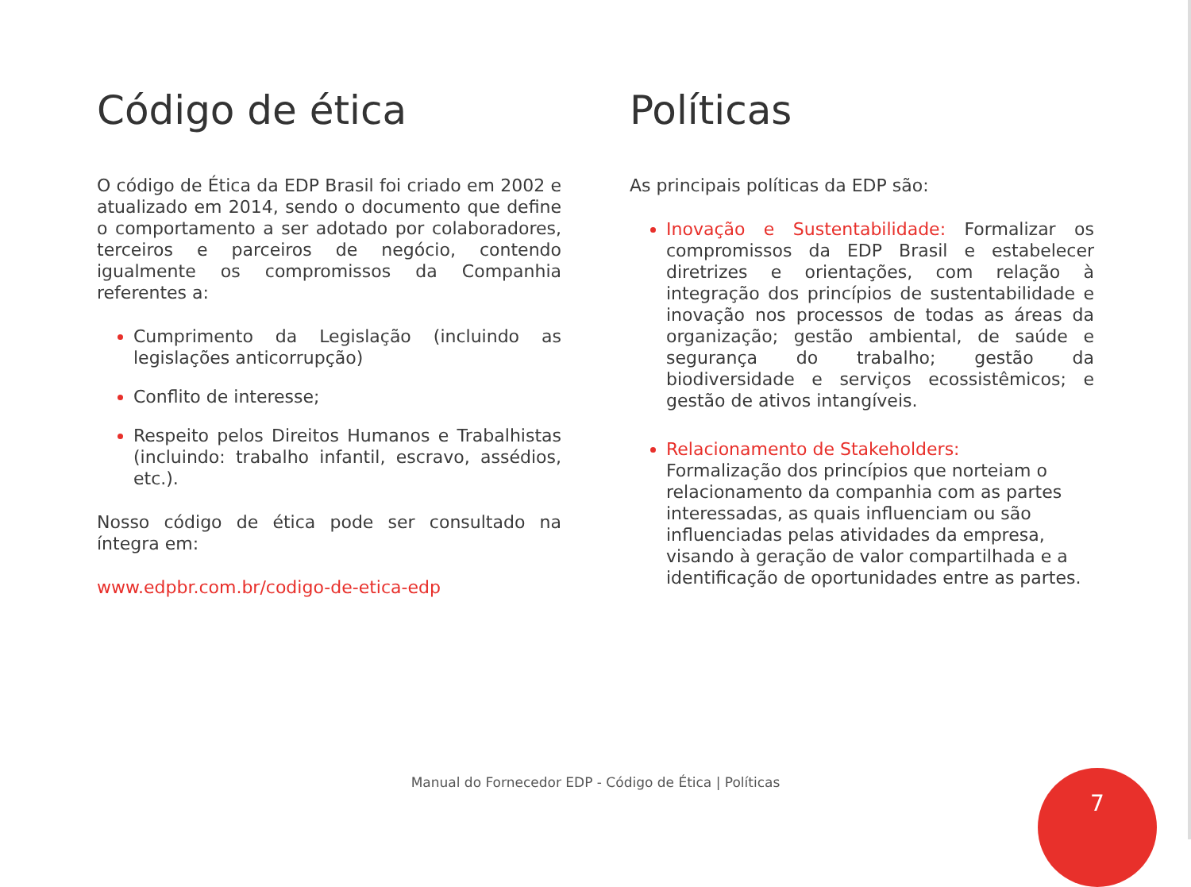Código de ética
O código de Ética da EDP Brasil foi criado em 2002 e atualizado em 2014, sendo o documento que define o comportamento a ser adotado por colaboradores, terceiros e parceiros de negócio, contendo igualmente os compromissos da Companhia referentes a:
Cumprimento da Legislação (incluindo as legislações anticorrupção)
Conflito de interesse;
Respeito pelos Direitos Humanos e Trabalhistas (incluindo: trabalho infantil, escravo, assédios, etc.).
Nosso código de ética pode ser consultado na íntegra em:
www.edpbr.com.br/codigo-de-etica-edp
Políticas
As principais políticas da EDP são:
Inovação e Sustentabilidade: Formalizar os compromissos da EDP Brasil e estabelecer diretrizes e orientações, com relação à integração dos princípios de sustentabilidade e inovação nos processos de todas as áreas da organização; gestão ambiental, de saúde e segurança do trabalho; gestão da biodiversidade e serviços ecossistêmicos; e gestão de ativos intangíveis.
Relacionamento de Stakeholders:
Formalização dos princípios que norteiam o relacionamento da companhia com as partes interessadas, as quais influenciam ou são influenciadas pelas atividades da empresa, visando à geração de valor compartilhada e a identificação de oportunidades entre as partes.
Manual do Fornecedor EDP - Código de Ética | Políticas 7